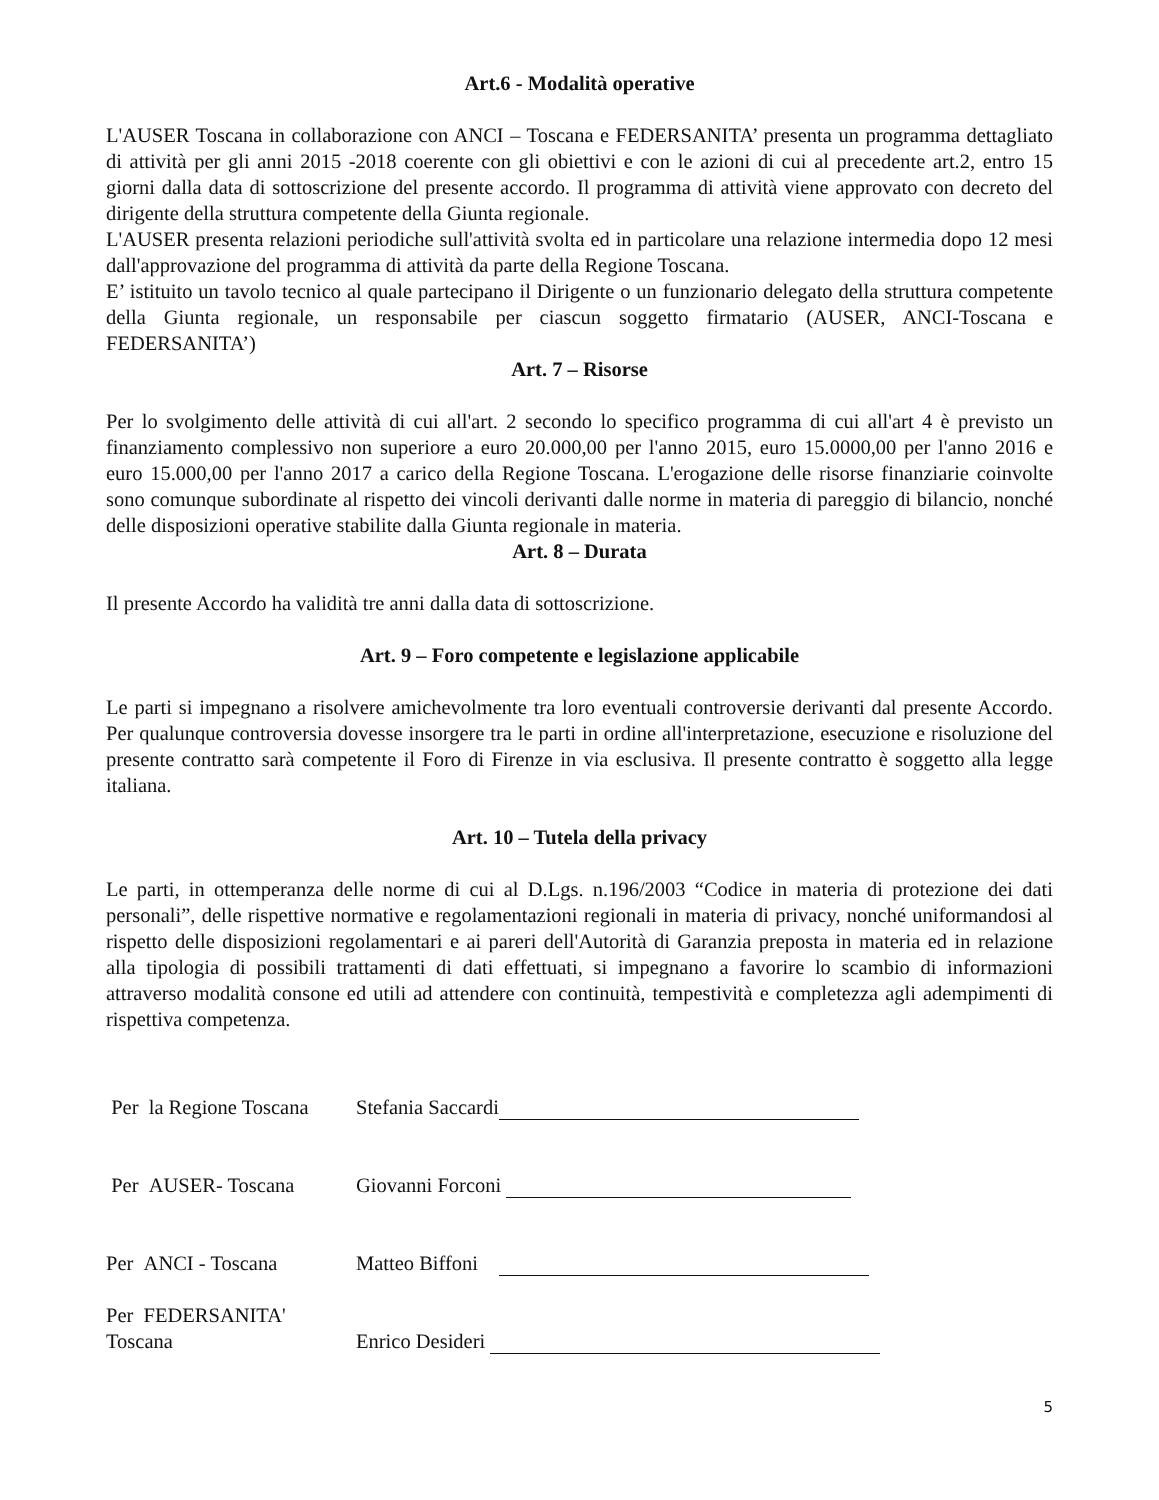Art.6 - Modalità operative
L'AUSER Toscana in collaborazione con ANCI – Toscana e FEDERSANITA’ presenta un programma dettagliato di attività per gli anni 2015 -2018 coerente con gli obiettivi e con le azioni di cui al precedente art.2, entro 15 giorni dalla data di sottoscrizione del presente accordo. Il programma di attività viene approvato con decreto del dirigente della struttura competente della Giunta regionale.
L'AUSER presenta relazioni periodiche sull'attività svolta ed in particolare una relazione intermedia dopo 12 mesi dall'approvazione del programma di attività da parte della Regione Toscana.
E’ istituito un tavolo tecnico al quale partecipano il Dirigente o un funzionario delegato della struttura competente della Giunta regionale, un responsabile per ciascun soggetto firmatario (AUSER, ANCI-Toscana e FEDERSANITA’)
Art. 7 – Risorse
Per lo svolgimento delle attività di cui all'art. 2 secondo lo specifico programma di cui all'art 4 è previsto un finanziamento complessivo non superiore a euro 20.000,00 per l'anno 2015, euro 15.0000,00 per l'anno 2016 e euro 15.000,00 per l'anno 2017 a carico della Regione Toscana. L'erogazione delle risorse finanziarie coinvolte sono comunque subordinate al rispetto dei vincoli derivanti dalle norme in materia di pareggio di bilancio, nonché delle disposizioni operative stabilite dalla Giunta regionale in materia.
Art. 8 – Durata
Il presente Accordo ha validità tre anni dalla data di sottoscrizione.
Art. 9 – Foro competente e legislazione applicabile
Le parti si impegnano a risolvere amichevolmente tra loro eventuali controversie derivanti dal presente Accordo. Per qualunque controversia dovesse insorgere tra le parti in ordine all'interpretazione, esecuzione e risoluzione del presente contratto sarà competente il Foro di Firenze in via esclusiva. Il presente contratto è soggetto alla legge italiana.
Art. 10 – Tutela della privacy
Le parti, in ottemperanza delle norme di cui al D.Lgs. n.196/2003 “Codice in materia di protezione dei dati personali”, delle rispettive normative e regolamentazioni regionali in materia di privacy, nonché uniformandosi al rispetto delle disposizioni regolamentari e ai pareri dell'Autorità di Garanzia preposta in materia ed in relazione alla tipologia di possibili trattamenti di dati effettuati, si impegnano a favorire lo scambio di informazioni attraverso modalità consone ed utili ad attendere con continuità, tempestività e completezza agli adempimenti di rispettiva competenza.
Per la Regione Toscana
Stefania Saccardi
Per AUSER- Toscana Giovanni Forconi
Per ANCI - Toscana Matteo Biffoni
Per FEDERSANITA'
Toscana
Enrico Desideri
5